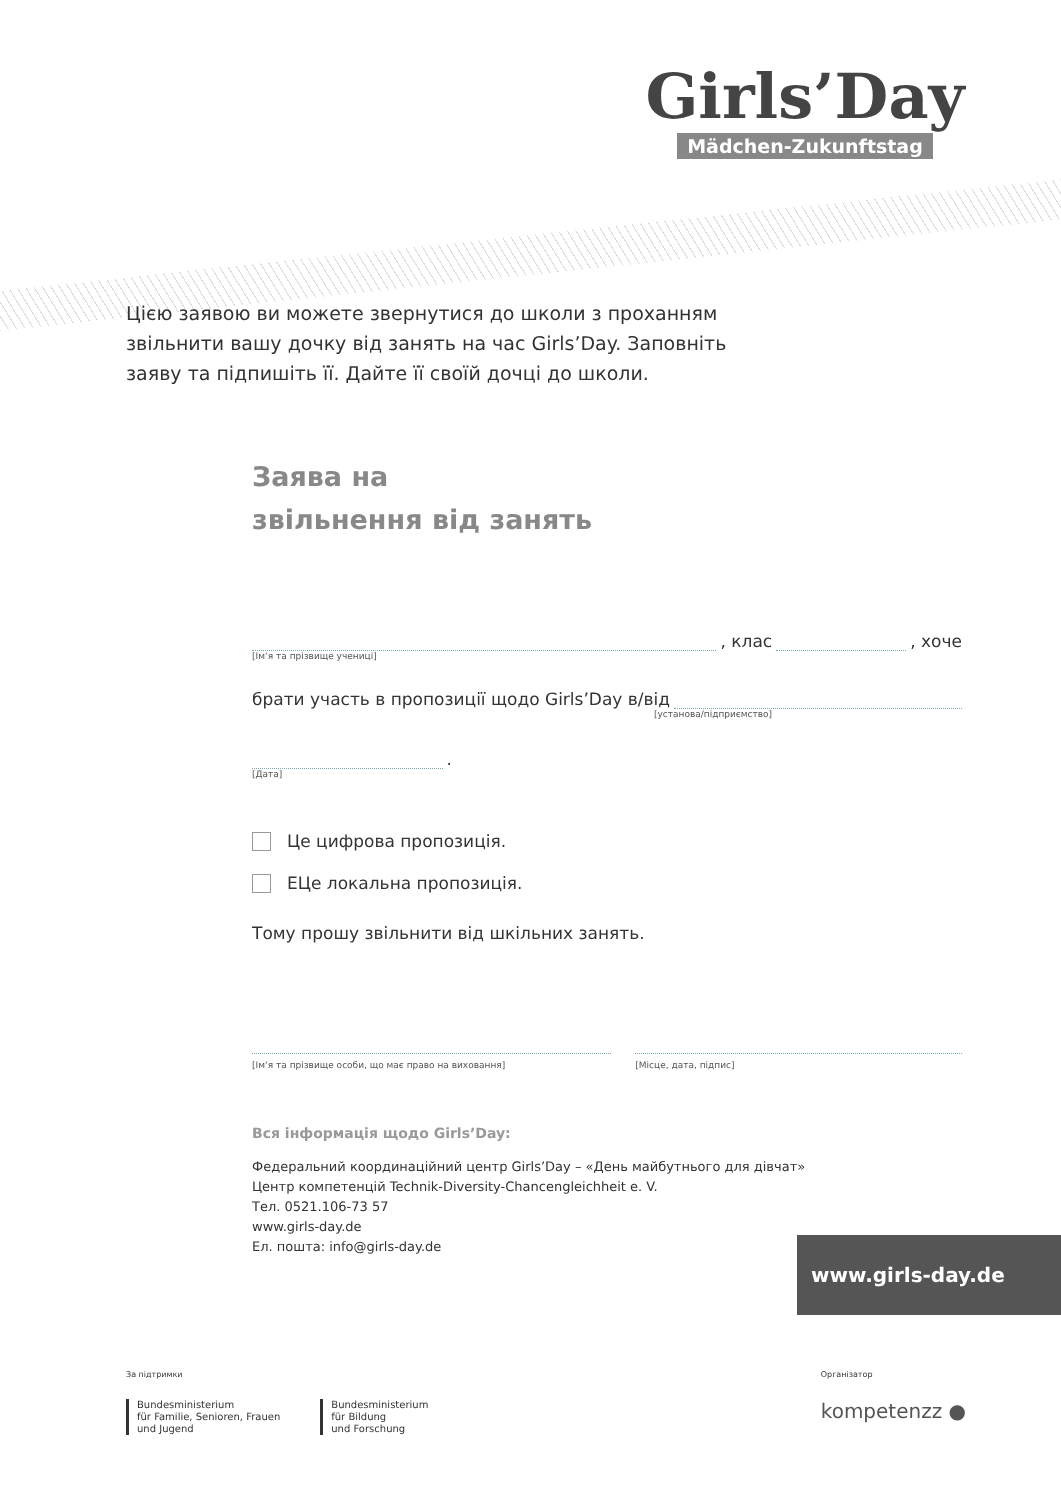Girls’Day
Mädchen-Zukunftstag
Цією заявою ви можете звернутися до школи з проханням звільнити вашу дочку від занять на час Girls’Day. Заповніть заяву та підпишіть її. Дайте її своїй дочці до школи.
Заява на
звільнення від занять
, клас
, хоче
[Ім‘я та прізвище учениці]
брати участь в пропозиції щодо Girls’Day в/від
[установа/підприємство]
.
[Дата]
Це цифрова пропозиція.
ЕЦе локальна пропозиція.
Тому прошу звільнити від шкільних занять.
[Ім‘я та прізвище особи, що має право на виховання]
[Місце, дата, підпис]
Вся інформація щодо Girls’Day:
Федеральний координаційний центр Girls’Day – «День майбутнього для дівчат»
Центр компетенцій Technik-Diversity-Chancengleichheit e. V.
Тел. 0521.106-73 57
www.girls-day.de
Ел. пошта: info@girls-day.de
www.girls-day.de
За підтримки
Bundesministerium
für Familie, Senioren, Frauen
und Jugend
Bundesministerium
für Bildung
und Forschung
Організатор
kompetenzz ●